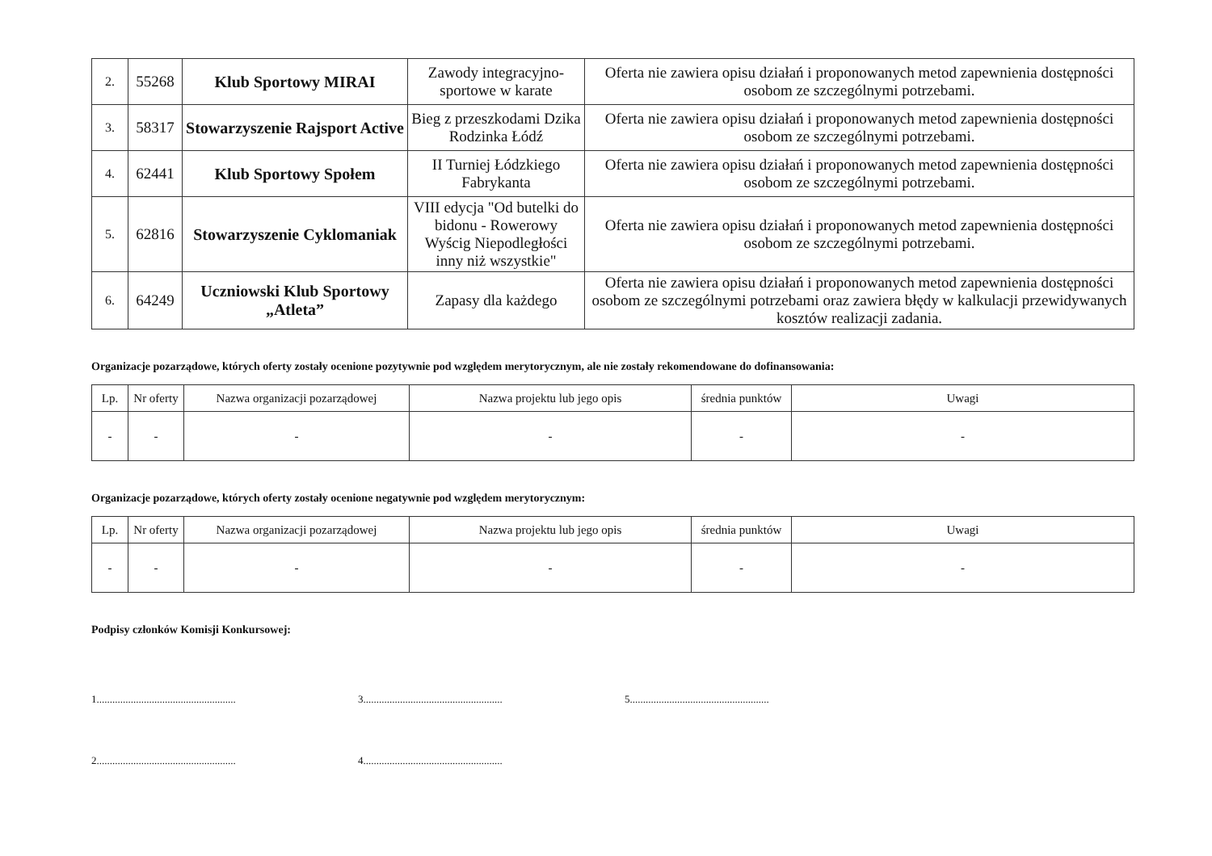| 2. | 55268 | Klub Sportowy MIRAI | Zawody integracyjno-sportowe w karate | Oferta nie zawiera opisu działań i proponowanych metod zapewnienia dostępności osobom ze szczególnymi potrzebami. |
| 3. | 58317 | Stowarzyszenie Rajsport Active | Bieg z przeszkodami Dzika Rodzinka Łódź | Oferta nie zawiera opisu działań i proponowanych metod zapewnienia dostępności osobom ze szczególnymi potrzebami. |
| 4. | 62441 | Klub Sportowy Społem | II Turniej Łódzkiego Fabrykanta | Oferta nie zawiera opisu działań i proponowanych metod zapewnienia dostępności osobom ze szczególnymi potrzebami. |
| 5. | 62816 | Stowarzyszenie Cyklomaniak | VIII edycja "Od butelki do bidonu - Rowerowy Wyścig Niepodległości inny niż wszystkie" | Oferta nie zawiera opisu działań i proponowanych metod zapewnienia dostępności osobom ze szczególnymi potrzebami. |
| 6. | 64249 | Uczniowski Klub Sportowy „Atleta” | Zapasy dla każdego | Oferta nie zawiera opisu działań i proponowanych metod zapewnienia dostępności osobom ze szczególnymi potrzebami oraz zawiera błędy w kalkulacji przewidywanych kosztów realizacji zadania. |
Organizacje pozarządowe, których oferty zostały ocenione pozytywnie pod względem merytorycznym, ale nie zostały rekomendowane do dofinansowania:
| Lp. | Nr oferty | Nazwa organizacji pozarządowej | Nazwa projektu lub jego opis | średnia punktów | Uwagi |
| --- | --- | --- | --- | --- | --- |
| - | - | - | - | - | - |
Organizacje pozarządowe, których oferty zostały ocenione negatywnie pod względem merytorycznym:
| Lp. | Nr oferty | Nazwa organizacji pozarządowej | Nazwa projektu lub jego opis | średnia punktów | Uwagi |
| --- | --- | --- | --- | --- | --- |
| - | - | - | - | - | - |
Podpisy członków Komisji Konkursowej:
1.....................................................
2.....................................................
3.....................................................
4.....................................................
5.....................................................